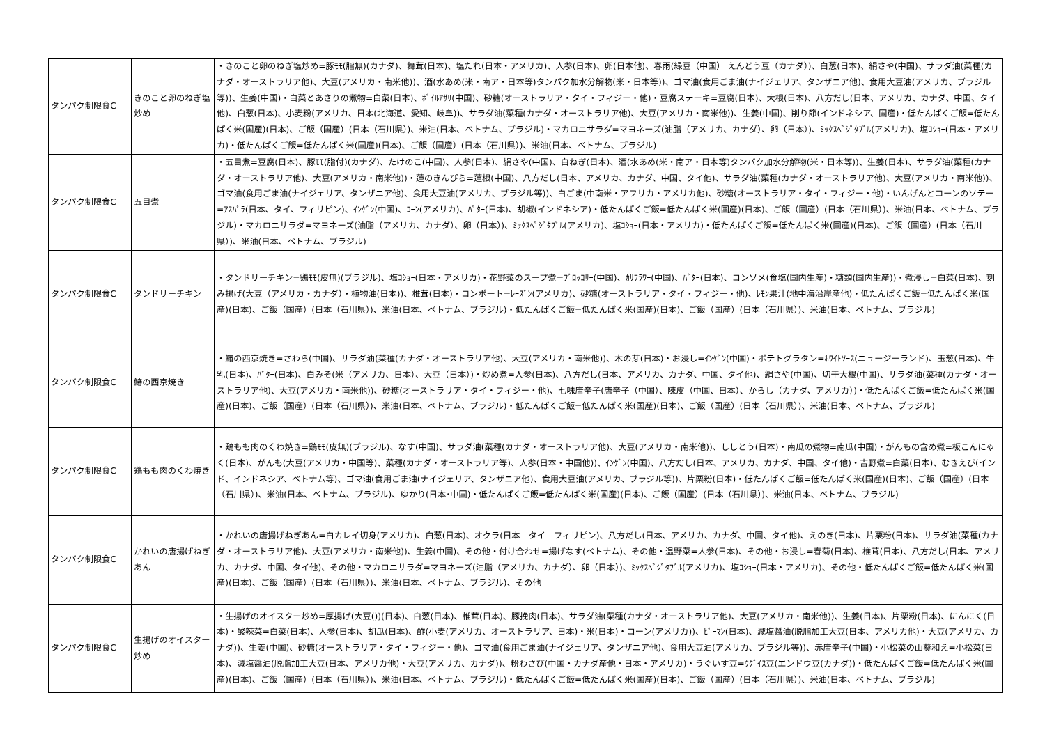| タンパク制限食C | きのこと卵のねぎ塩炒め | ・きのこと卵のねぎ塩炒め=豚ﾓﾓ(脂無)(カナダ)、舞茸(日本)、塩たれ(日本・アメリカ)、人参(日本)、卵(日本他)、春雨(緑豆（中国） えんどう豆（カナダ）)、白葱(日本)、絹さや(中国)、サラダ油(菜種(カナダ・オーストラリア他)、大豆(アメリカ・南米他))、酒(水あめ(米・南ア・日本等)タンパク加水分解物(米・日本等))、ゴマ油(食用ごま油(ナイジェリア、タンザニア他)、食用大豆油(アメリカ、ブラジル等))、生姜(中国)・白菜とあさりの煮物=白菜(日本)、ﾎﾞｲﾙｱｻﾘ(中国)、砂糖(オーストラリア・タイ・フィジー・他)・豆腐ステーキ=豆腐(日本)、大根(日本)、八方だし(日本、アメリカ、カナダ、中国、タイ他)、白葱(日本)、小麦粉(アメリカ、日本(北海道、愛知、岐阜))、サラダ油(菜種(カナダ・オーストラリア他)、大豆(アメリカ・南米他))、生姜(中国)、削り節(インドネシア、国産)・低たんぱくご飯=低たんぱく米(国産)(日本)、ご飯（国産）(日本（石川県）)、米油(日本、ベトナム、ブラジル)・マカロニサラダ=マヨネーズ(油脂（アメリカ、カナダ）、卵（日本）)、ﾐｯｸｽﾍﾞｼﾞﾀﾌﾞﾙ(アメリカ)、塩ｺｼｮｰ(日本・アメリカ)・低たんぱくご飯=低たんぱく米(国産)(日本)、ご飯（国産）(日本（石川県）)、米油(日本、ベトナム、ブラジル) |
| タンパク制限食C | 五目煮 | ・五目煮=豆腐(日本)、豚ﾓﾓ(脂付)(カナダ)、たけのこ(中国)、人参(日本)、絹さや(中国)、白ねぎ(日本)、酒(水あめ(米・南ア・日本等)タンパク加水分解物(米・日本等))、生姜(日本)、サラダ油(菜種(カナダ・オーストラリア他)、大豆(アメリカ・南米他))・蓮のきんぴら=蓮根(中国)、八方だし(日本、アメリカ、カナダ、中国、タイ他)、サラダ油(菜種(カナダ・オーストラリア他)、大豆(アメリカ・南米他))、ゴマ油(食用ごま油(ナイジェリア、タンザニア他)、食用大豆油(アメリカ、ブラジル等))、白ごま(中南米・アフリカ・アメリカ他)、砂糖(オーストラリア・タイ・フィジー・他)・いんげんとコーンのソテー=ｱｽﾊﾟﾗ(日本、タイ、フィリピン)、ｲﾝｹﾞﾝ(中国)、ｺｰﾝ(アメリカ)、ﾊﾞﾀｰ(日本)、胡椒(インドネシア)・低たんぱくご飯=低たんぱく米(国産)(日本)、ご飯（国産）(日本（石川県）)、米油(日本、ベトナム、ブラジル)・マカロニサラダ=マヨネーズ(油脂（アメリカ、カナダ）、卵（日本）)、ﾐｯｸｽﾍﾞｼﾞﾀﾌﾞﾙ(アメリカ)、塩ｺｼｮｰ(日本・アメリカ)・低たんぱくご飯=低たんぱく米(国産)(日本)、ご飯（国産）(日本（石川県）)、米油(日本、ベトナム、ブラジル) |
| タンパク制限食C | タンドリーチキン | ・タンドリーチキン=鶏ﾓﾓ(皮無)(ブラジル)、塩ｺｼｮｰ(日本・アメリカ)・花野菜のスープ煮=ﾌﾞﾛｯｺﾘｰ(中国)、ｶﾘﾌﾗﾜｰ(中国)、ﾊﾞﾀｰ(日本)、コンソメ(食塩(国内生産)・糖類(国内生産))・煮浸し=白菜(日本)、刻み揚げ(大豆（アメリカ・カナダ）・植物油(日本))、椎茸(日本)・コンポート=ﾚｰｽﾞﾝ(アメリカ)、砂糖(オーストラリア・タイ・フィジー・他)、ﾚﾓﾝ果汁(地中海沿岸産他)・低たんぱくご飯=低たんぱく米(国産)(日本)、ご飯（国産）(日本（石川県）)、米油(日本、ベトナム、ブラジル)・低たんぱくご飯=低たんぱく米(国産)(日本)、ご飯（国産）(日本（石川県）)、米油(日本、ベトナム、ブラジル) |
| タンパク制限食C | 鰆の西京焼き | ・鰆の西京焼き=さわら(中国)、サラダ油(菜種(カナダ・オーストラリア他)、大豆(アメリカ・南米他))、木の芽(日本)・お浸し=ｲﾝｹﾞﾝ(中国)・ポテトグラタン=ﾎﾜｲﾄｿｰｽ(ニュージーランド)、玉葱(日本)、牛乳(日本)、ﾊﾞﾀｰ(日本)、白みそ(米（アメリカ、日本）、大豆（日本）)・炒め煮=人参(日本)、八方だし(日本、アメリカ、カナダ、中国、タイ他)、絹さや(中国)、切干大根(中国)、サラダ油(菜種(カナダ・オーストラリア他)、大豆(アメリカ・南米他))、砂糖(オーストラリア・タイ・フィジー・他)、七味唐辛子(唐辛子（中国）、陳皮（中国、日本）、からし（カナダ、アメリカ）)・低たんぱくご飯=低たんぱく米(国産)(日本)、ご飯（国産）(日本（石川県）)、米油(日本、ベトナム、ブラジル)・低たんぱくご飯=低たんぱく米(国産)(日本)、ご飯（国産）(日本（石川県）)、米油(日本、ベトナム、ブラジル) |
| タンパク制限食C | 鶏もも肉のくわ焼き | ・鶏もも肉のくわ焼き=鶏ﾓﾓ(皮無)(ブラジル)、なす(中国)、サラダ油(菜種(カナダ・オーストラリア他)、大豆(アメリカ・南米他))、ししとう(日本)・南瓜の煮物=南瓜(中国)・がんもの含め煮=板こんにゃく(日本)、がんも(大豆(アメリカ・中国等)、菜種(カナダ・オーストラリア等)、人参(日本・中国他))、ｲﾝｹﾞﾝ(中国)、八方だし(日本、アメリカ、カナダ、中国、タイ他)・吉野煮=白菜(日本)、むきえび(インド、インドネシア、ベトナム等)、ゴマ油(食用ごま油(ナイジェリア、タンザニア他)、食用大豆油(アメリカ、ブラジル等))、片栗粉(日本)・低たんぱくご飯=低たんぱく米(国産)(日本)、ご飯（国産）(日本（石川県）)、米油(日本、ベトナム、ブラジル)、ゆかり(日本･中国)・低たんぱくご飯=低たんぱく米(国産)(日本)、ご飯（国産）(日本（石川県）)、米油(日本、ベトナム、ブラジル) |
| タンパク制限食C | かれいの唐揚げねぎあん | ・かれいの唐揚げねぎあん=白カレイ切身(アメリカ)、白葱(日本)、オクラ(日本 タイ フィリピン)、八方だし(日本、アメリカ、カナダ、中国、タイ他)、えのき(日本)、片栗粉(日本)、サラダ油(菜種(カナダ・オーストラリア他)、大豆(アメリカ・南米他))、生姜(中国)、その他・付け合わせ=揚げなす(ベトナム)、その他・温野菜=人参(日本)、その他・お浸し=春菊(日本)、椎茸(日本)、八方だし(日本、アメリカ、カナダ、中国、タイ他)、その他・マカロニサラダ=マヨネーズ(油脂（アメリカ、カナダ）、卵（日本）)、ﾐｯｸｽﾍﾞｼﾞﾀﾌﾞﾙ(アメリカ)、塩ｺｼｮｰ(日本・アメリカ)、その他・低たんぱくご飯=低たんぱく米(国産)(日本)、ご飯（国産）(日本（石川県）)、米油(日本、ベトナム、ブラジル)、その他 |
| タンパク制限食C | 生揚げのオイスター炒め | ・生揚げのオイスター炒め=厚揚げ(大豆())(日本)、白葱(日本)、椎茸(日本)、豚挽肉(日本)、サラダ油(菜種(カナダ・オーストラリア他)、大豆(アメリカ・南米他))、生姜(日本)、片栗粉(日本)、にんにく(日本)・酸辣菜=白菜(日本)、人参(日本)、胡瓜(日本)、酢(小麦(アメリカ、オーストラリア、日本)・米(日本)・コーン(アメリカ))、ﾋﾟｰﾏﾝ(日本)、減塩醤油(脱脂加工大豆(日本、アメリカ他)・大豆(アメリカ、カナダ))、生姜(中国)、砂糖(オーストラリア・タイ・フィジー・他)、ゴマ油(食用ごま油(ナイジェリア、タンザニア他)、食用大豆油(アメリカ、ブラジル等))、赤唐辛子(中国)・小松菜の山葵和え=小松菜(日本)、減塩醤油(脱脂加工大豆(日本、アメリカ他)・大豆(アメリカ、カナダ))、粉わさび(中国・カナダ産他・日本・アメリカ)・うぐいす豆=ｳｸﾞｲｽ豆(エンドウ豆(カナダ))・低たんぱくご飯=低たんぱく米(国産)(日本)、ご飯（国産）(日本（石川県）)、米油(日本、ベトナム、ブラジル)・低たんぱくご飯=低たんぱく米(国産)(日本)、ご飯（国産）(日本（石川県）)、米油(日本、ベトナム、ブラジル) |